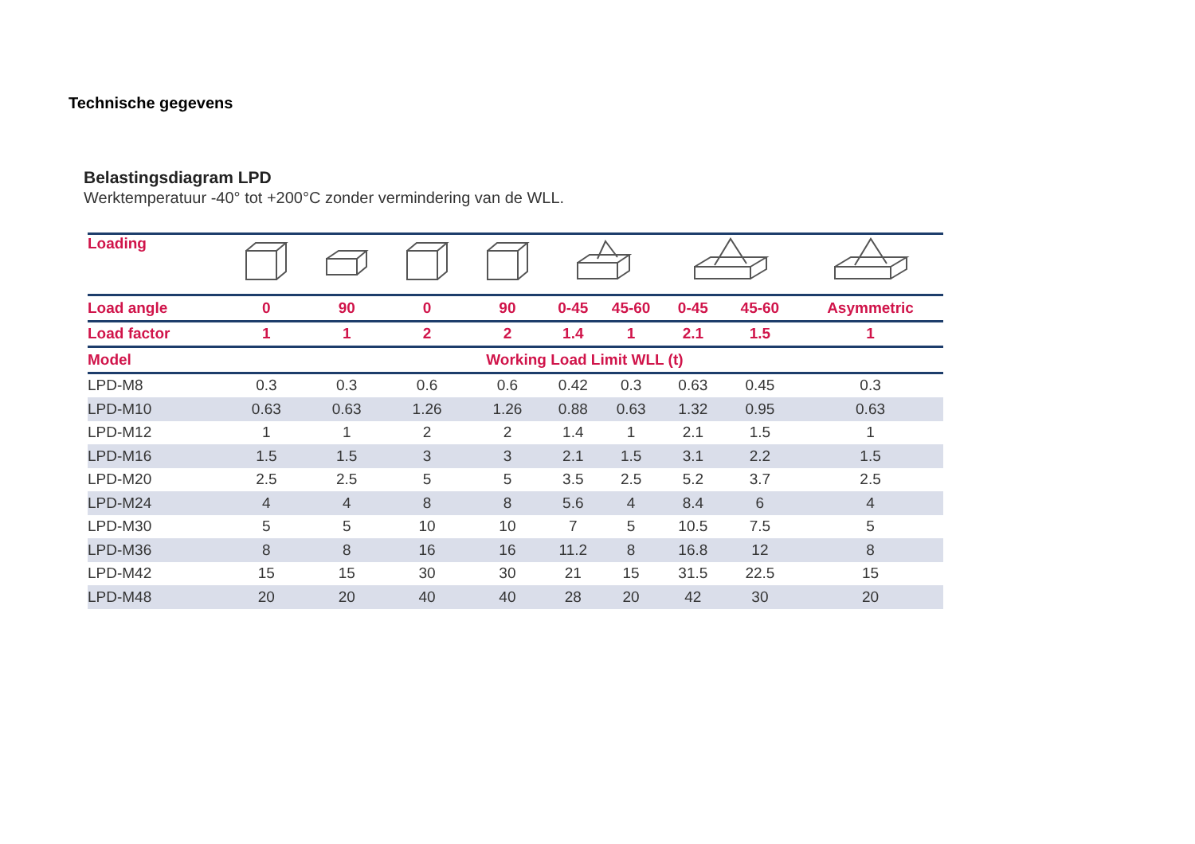Technische gegevens
Belastingsdiagram LPD
Werktemperatuur -40° tot +200°C zonder vermindering van de WLL.
| Loading | | | | | | | | | |
| --- | --- | --- | --- | --- | --- | --- | --- | --- | --- |
| Load angle | 0 | 90 | 0 | 90 | 0-45 | 45-60 | 0-45 | 45-60 | Asymmetric |
| Load factor | 1 | 1 | 2 | 2 | 1.4 | 1 | 2.1 | 1.5 | 1 |
| Model | Working Load Limit WLL (t) | | | | | | | | |
| LPD-M8 | 0.3 | 0.3 | 0.6 | 0.6 | 0.42 | 0.3 | 0.63 | 0.45 | 0.3 |
| LPD-M10 | 0.63 | 0.63 | 1.26 | 1.26 | 0.88 | 0.63 | 1.32 | 0.95 | 0.63 |
| LPD-M12 | 1 | 1 | 2 | 2 | 1.4 | 1 | 2.1 | 1.5 | 1 |
| LPD-M16 | 1.5 | 1.5 | 3 | 3 | 2.1 | 1.5 | 3.1 | 2.2 | 1.5 |
| LPD-M20 | 2.5 | 2.5 | 5 | 5 | 3.5 | 2.5 | 5.2 | 3.7 | 2.5 |
| LPD-M24 | 4 | 4 | 8 | 8 | 5.6 | 4 | 8.4 | 6 | 4 |
| LPD-M30 | 5 | 5 | 10 | 10 | 7 | 5 | 10.5 | 7.5 | 5 |
| LPD-M36 | 8 | 8 | 16 | 16 | 11.2 | 8 | 16.8 | 12 | 8 |
| LPD-M42 | 15 | 15 | 30 | 30 | 21 | 15 | 31.5 | 22.5 | 15 |
| LPD-M48 | 20 | 20 | 40 | 40 | 28 | 20 | 42 | 30 | 20 |